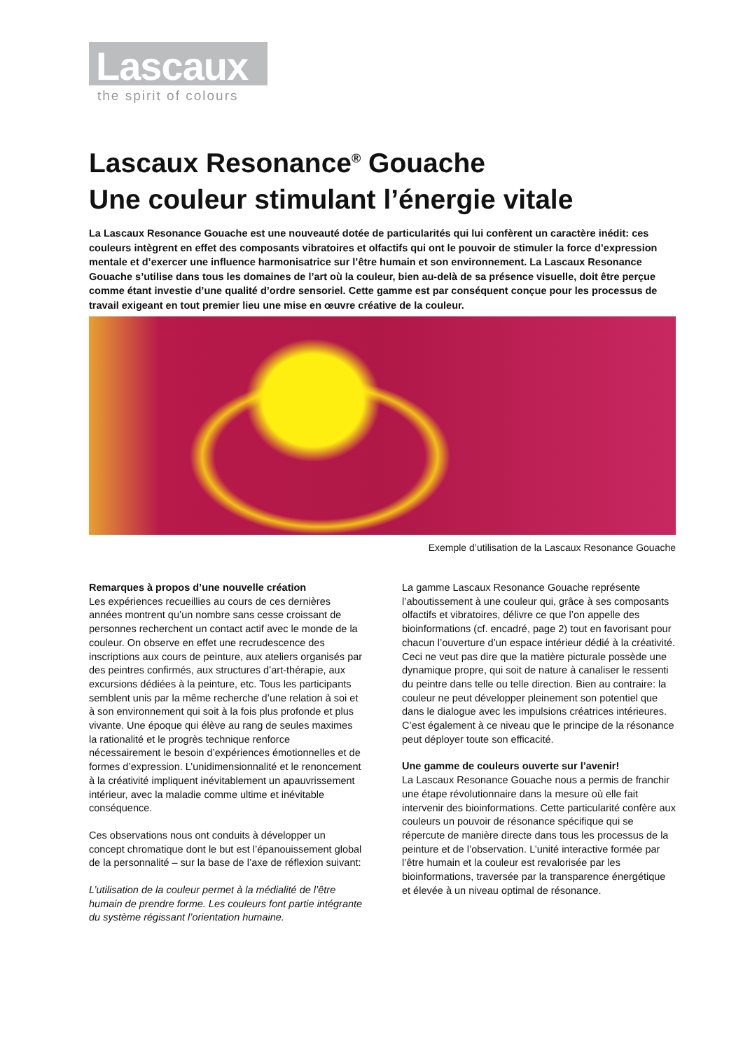Lascaux
the spirit of colours
Lascaux Resonance<sup>®</sup> Gouache
Une couleur stimulant l’énergie vitale
La Lascaux Resonance Gouache est une nouveauté dotée de particularités qui lui confèrent un caractère inédit: ces couleurs intègrent en effet des composants vibratoires et olfactifs qui ont le pouvoir de stimuler la force d’expression mentale et d’exercer une influence harmonisatrice sur l’être humain et son environnement. La Lascaux Resonance Gouache s’utilise dans tous les domaines de l’art où la couleur, bien au-delà de sa présence visuelle, doit être perçue comme étant investie d’une qualité d’ordre sensoriel. Cette gamme est par conséquent conçue pour les processus de travail exigeant en tout premier lieu une mise en œuvre créative de la couleur.
Exemple d’utilisation de la Lascaux Resonance Gouache
Remarques à propos d’une nouvelle création
Les expériences recueillies au cours de ces dernières années montrent qu’un nombre sans cesse croissant de personnes recherchent un contact actif avec le monde de la couleur. On observe en effet une recrudescence des inscriptions aux cours de peinture, aux ateliers organisés par des peintres confirmés, aux structures d’art-thérapie, aux excursions dédiées à la peinture, etc. Tous les participants semblent unis par la même recherche d’une relation à soi et à son environnement qui soit à la fois plus profonde et plus vivante. Une époque qui élève au rang de seules maximes la rationalité et le progrès technique renforce nécessairement le besoin d’expériences émotionnelles et de formes d’expression. L’unidimensionnalité et le renoncement à la créativité impliquent inévitablement un apauvrissement intérieur, avec la maladie comme ultime et inévitable conséquence.
Ces observations nous ont conduits à développer un concept chromatique dont le but est l’épanouissement global de la personnalité – sur la base de l’axe de réflexion suivant:
L’utilisation de la couleur permet à la médialité de l’être humain de prendre forme. Les couleurs font partie intégrante du système régissant l’orientation humaine.
La gamme Lascaux Resonance Gouache représente l’aboutissement à une couleur qui, grâce à ses composants olfactifs et vibratoires, délivre ce que l’on appelle des bioinformations (cf. encadré, page 2) tout en favorisant pour chacun l’ouverture d’un espace intérieur dédié à la créativité. Ceci ne veut pas dire que la matière picturale possède une dynamique propre, qui soit de nature à canaliser le ressenti du peintre dans telle ou telle direction. Bien au contraire: la couleur ne peut développer pleinement son potentiel que dans le dialogue avec les impulsions créatrices intérieures. C’est également à ce niveau que le principe de la résonance peut déployer toute son efficacité.
Une gamme de couleurs ouverte sur l’avenir!
La Lascaux Resonance Gouache nous a permis de franchir une étape révolutionnaire dans la mesure où elle fait intervenir des bioinformations. Cette particularité confère aux couleurs un pouvoir de résonance spécifique qui se répercute de manière directe dans tous les processus de la peinture et de l’observation. L’unité interactive formée par l’être humain et la couleur est revalorisée par les bioinformations, traversée par la transparence énergétique et élevée à un niveau optimal de résonance.